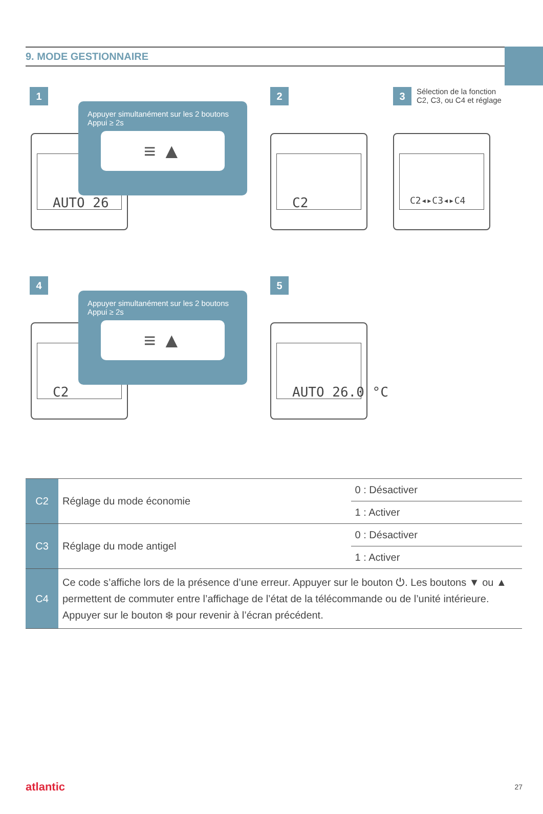9. MODE GESTIONNAIRE
1
AUTO 26
Appuyer simultanément sur les 2 boutons
Appui ≥ 2s
≡ ▲
2
C2
3 Sélection de la fonction
C2, C3, ou C4 et réglage
C2◂▸C3◂▸C4
4
C2
Appuyer simultanément sur les 2 boutons
Appui ≥ 2s
≡ ▲
5
AUTO 26.0 °C
| C2 | Réglage du mode économie | 0 : Désactiver |
| | | 1 : Activer |
| C3 | Réglage du mode antigel | 0 : Désactiver |
| | | 1 : Activer |
| C4 | Ce code s’affiche lors de la présence d’une erreur. Appuyer sur le bouton ⏻. Les boutons ▼ ou ▲ permettent de commuter entre l’affichage de l’état de la télécommande ou de l’unité intérieure. Appuyer sur le bouton ❄ pour revenir à l’écran précédent. | |
atlantic 27